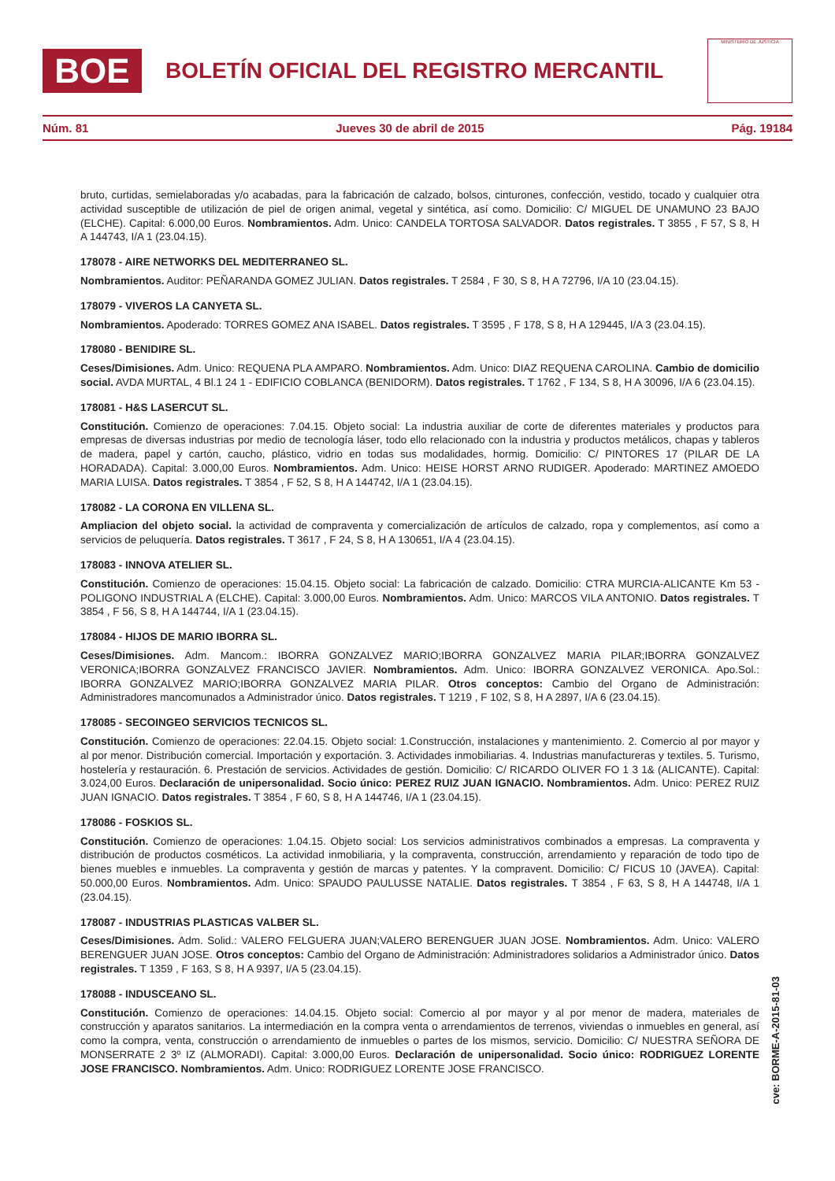BOE
BOLETÍN OFICIAL DEL REGISTRO MERCANTIL
MINISTERIO DE JUSTICIA
Núm. 81 Jueves 30 de abril de 2015 Pág. 19184
bruto, curtidas, semielaboradas y/o acabadas, para la fabricación de calzado, bolsos, cinturones, confección, vestido, tocado y cualquier otra actividad susceptible de utilización de piel de origen animal, vegetal y sintética, así como. Domicilio: C/ MIGUEL DE UNAMUNO 23 BAJO (ELCHE). Capital: 6.000,00 Euros. Nombramientos. Adm. Unico: CANDELA TORTOSA SALVADOR. Datos registrales. T 3855 , F 57, S 8, H A 144743, I/A 1 (23.04.15).
178078 - AIRE NETWORKS DEL MEDITERRANEO SL.
Nombramientos. Auditor: PEÑARANDA GOMEZ JULIAN. Datos registrales. T 2584 , F 30, S 8, H A 72796, I/A 10 (23.04.15).
178079 - VIVEROS LA CANYETA SL.
Nombramientos. Apoderado: TORRES GOMEZ ANA ISABEL. Datos registrales. T 3595 , F 178, S 8, H A 129445, I/A 3 (23.04.15).
178080 - BENIDIRE SL.
Ceses/Dimisiones. Adm. Unico: REQUENA PLA AMPARO. Nombramientos. Adm. Unico: DIAZ REQUENA CAROLINA. Cambio de domicilio social. AVDA MURTAL, 4 Bl.1 24 1 - EDIFICIO COBLANCA (BENIDORM). Datos registrales. T 1762 , F 134, S 8, H A 30096, I/A 6 (23.04.15).
178081 - H&S LASERCUT SL.
Constitución. Comienzo de operaciones: 7.04.15. Objeto social: La industria auxiliar de corte de diferentes materiales y productos para empresas de diversas industrias por medio de tecnología láser, todo ello relacionado con la industria y productos metálicos, chapas y tableros de madera, papel y cartón, caucho, plástico, vidrio en todas sus modalidades, hormig. Domicilio: C/ PINTORES 17 (PILAR DE LA HORADADA). Capital: 3.000,00 Euros. Nombramientos. Adm. Unico: HEISE HORST ARNO RUDIGER. Apoderado: MARTINEZ AMOEDO MARIA LUISA. Datos registrales. T 3854 , F 52, S 8, H A 144742, I/A 1 (23.04.15).
178082 - LA CORONA EN VILLENA SL.
Ampliacion del objeto social. la actividad de compraventa y comercialización de artículos de calzado, ropa y complementos, así como a servicios de peluquería. Datos registrales. T 3617 , F 24, S 8, H A 130651, I/A 4 (23.04.15).
178083 - INNOVA ATELIER SL.
Constitución. Comienzo de operaciones: 15.04.15. Objeto social: La fabricación de calzado. Domicilio: CTRA MURCIA-ALICANTE Km 53 - POLIGONO INDUSTRIAL A (ELCHE). Capital: 3.000,00 Euros. Nombramientos. Adm. Unico: MARCOS VILA ANTONIO. Datos registrales. T 3854 , F 56, S 8, H A 144744, I/A 1 (23.04.15).
178084 - HIJOS DE MARIO IBORRA SL.
Ceses/Dimisiones. Adm. Mancom.: IBORRA GONZALVEZ MARIO;IBORRA GONZALVEZ MARIA PILAR;IBORRA GONZALVEZ VERONICA;IBORRA GONZALVEZ FRANCISCO JAVIER. Nombramientos. Adm. Unico: IBORRA GONZALVEZ VERONICA. Apo.Sol.: IBORRA GONZALVEZ MARIO;IBORRA GONZALVEZ MARIA PILAR. Otros conceptos: Cambio del Organo de Administración: Administradores mancomunados a Administrador único. Datos registrales. T 1219 , F 102, S 8, H A 2897, I/A 6 (23.04.15).
178085 - SECOINGEO SERVICIOS TECNICOS SL.
Constitución. Comienzo de operaciones: 22.04.15. Objeto social: 1.Construcción, instalaciones y mantenimiento. 2. Comercio al por mayor y al por menor. Distribución comercial. Importación y exportación. 3. Actividades inmobiliarias. 4. Industrias manufactureras y textiles. 5. Turismo, hostelería y restauración. 6. Prestación de servicios. Actividades de gestión. Domicilio: C/ RICARDO OLIVER FO 1 3 1& (ALICANTE). Capital: 3.024,00 Euros. Declaración de unipersonalidad. Socio único: PEREZ RUIZ JUAN IGNACIO. Nombramientos. Adm. Unico: PEREZ RUIZ JUAN IGNACIO. Datos registrales. T 3854 , F 60, S 8, H A 144746, I/A 1 (23.04.15).
178086 - FOSKIOS SL.
Constitución. Comienzo de operaciones: 1.04.15. Objeto social: Los servicios administrativos combinados a empresas. La compraventa y distribución de productos cosméticos. La actividad inmobiliaria, y la compraventa, construcción, arrendamiento y reparación de todo tipo de bienes muebles e inmuebles. La compraventa y gestión de marcas y patentes. Y la compravent. Domicilio: C/ FICUS 10 (JAVEA). Capital: 50.000,00 Euros. Nombramientos. Adm. Unico: SPAUDO PAULUSSE NATALIE. Datos registrales. T 3854 , F 63, S 8, H A 144748, I/A 1 (23.04.15).
178087 - INDUSTRIAS PLASTICAS VALBER SL.
Ceses/Dimisiones. Adm. Solid.: VALERO FELGUERA JUAN;VALERO BERENGUER JUAN JOSE. Nombramientos. Adm. Unico: VALERO BERENGUER JUAN JOSE. Otros conceptos: Cambio del Organo de Administración: Administradores solidarios a Administrador único. Datos registrales. T 1359 , F 163, S 8, H A 9397, I/A 5 (23.04.15).
178088 - INDUSCEANO SL.
Constitución. Comienzo de operaciones: 14.04.15. Objeto social: Comercio al por mayor y al por menor de madera, materiales de construcción y aparatos sanitarios. La intermediación en la compra venta o arrendamientos de terrenos, viviendas o inmuebles en general, así como la compra, venta, construcción o arrendamiento de inmuebles o partes de los mismos, servicio. Domicilio: C/ NUESTRA SEÑORA DE MONSERRATE 2 3º IZ (ALMORADI). Capital: 3.000,00 Euros. Declaración de unipersonalidad. Socio único: RODRIGUEZ LORENTE JOSE FRANCISCO. Nombramientos. Adm. Unico: RODRIGUEZ LORENTE JOSE FRANCISCO.
cve: BORME-A-2015-81-03